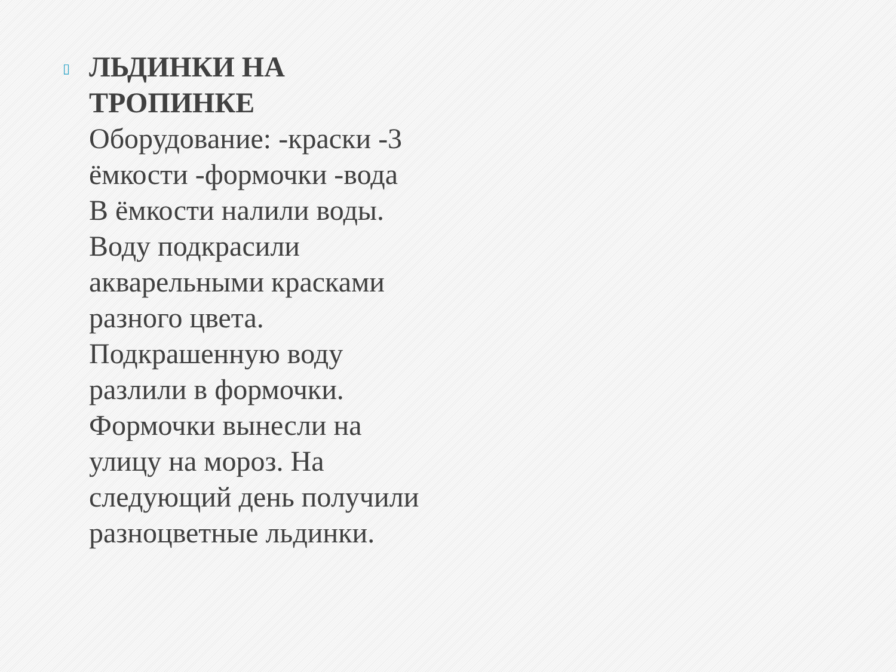▯
ЛЬДИНКИ НА ТРОПИНКЕ
Оборудование: -краски -3 ёмкости -формочки -вода В ёмкости налили воды. Воду подкрасили акварельными красками разного цвета. Подкрашенную воду разлили в формочки. Формочки вынесли на улицу на мороз. На следующий день получили разноцветные льдинки.